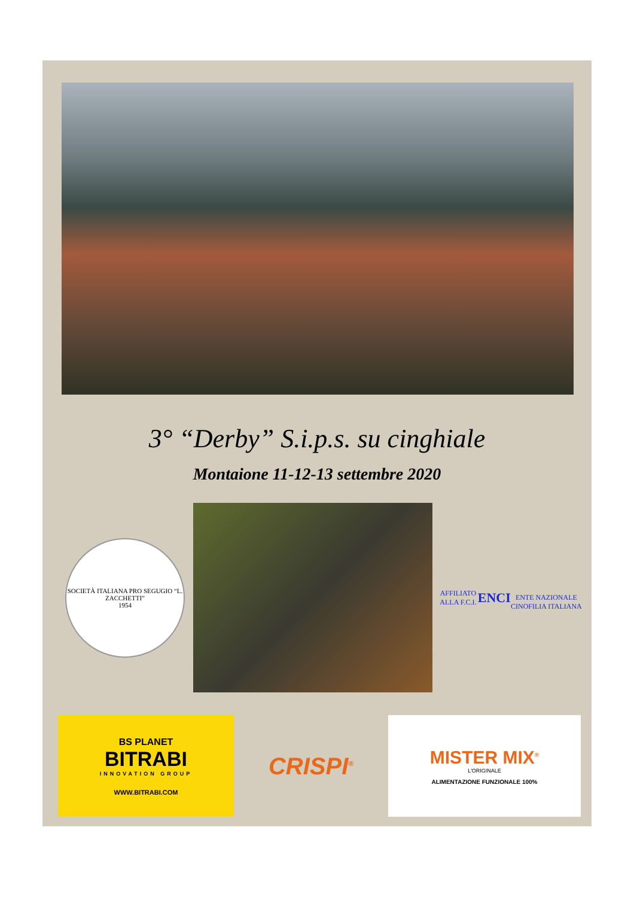3° “Derby” S.i.p.s. su cinghiale
Montaione 11-12-13 settembre 2020
SOCIETÀ ITALIANA PRO SEGUGIO “L. ZACCHETTI”
1954
AFFILIATO ALLA F.C.I.
ENCI
ENTE NAZIONALE CINOFILIA ITALIANA
BS PLANET
BITRABI
INNOVATION GROUP
WWW.BITRABI.COM
CRISPI<sup>®</sup>
MISTER MIX<sup>®</sup>
L'ORIGINALE
ALIMENTAZIONE FUNZIONALE 100%